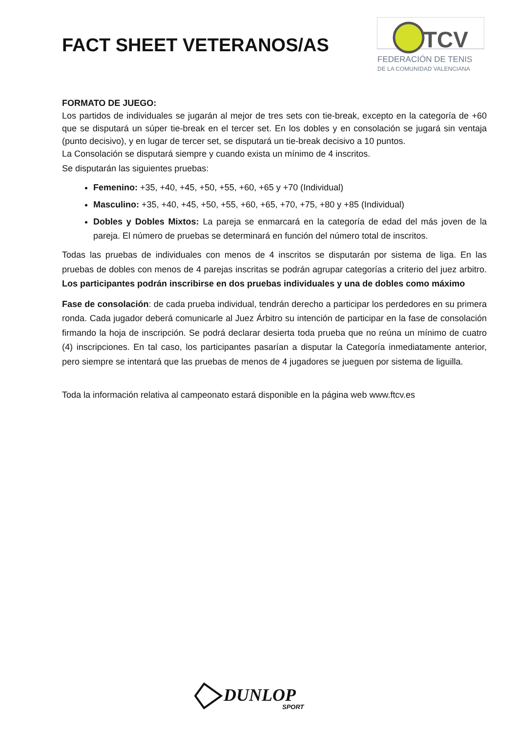FACT SHEET VETERANOS/AS
TCV
FEDERACIÓN DE TENIS
DE LA COMUNIDAD VALENCIANA
FORMATO DE JUEGO:
Los partidos de individuales se jugarán al mejor de tres sets con tie-break, excepto en la categoría de +60 que se disputará un súper tie-break en el tercer set. En los dobles y en consolación se jugará sin ventaja (punto decisivo), y en lugar de tercer set, se disputará un tie-break decisivo a 10 puntos.
La Consolación se disputará siempre y cuando exista un mínimo de 4 inscritos.
Se disputarán las siguientes pruebas:
Femenino: +35, +40, +45, +50, +55, +60, +65 y +70 (Individual)
Masculino: +35, +40, +45, +50, +55, +60, +65, +70, +75, +80 y +85 (Individual)
Dobles y Dobles Mixtos: La pareja se enmarcará en la categoría de edad del más joven de la pareja. El número de pruebas se determinará en función del número total de inscritos.
Todas las pruebas de individuales con menos de 4 inscritos se disputarán por sistema de liga. En las pruebas de dobles con menos de 4 parejas inscritas se podrán agrupar categorías a criterio del juez arbitro. Los participantes podrán inscribirse en dos pruebas individuales y una de dobles como máximo
Fase de consolación: de cada prueba individual, tendrán derecho a participar los perdedores en su primera ronda. Cada jugador deberá comunicarle al Juez Árbitro su intención de participar en la fase de consolación firmando la hoja de inscripción. Se podrá declarar desierta toda prueba que no reúna un mínimo de cuatro (4) inscripciones. En tal caso, los participantes pasarían a disputar la Categoría inmediatamente anterior, pero siempre se intentará que las pruebas de menos de 4 jugadores se jueguen por sistema de liguilla.
Toda la información relativa al campeonato estará disponible en la página web www.ftcv.es
DUNLOP
SPORT